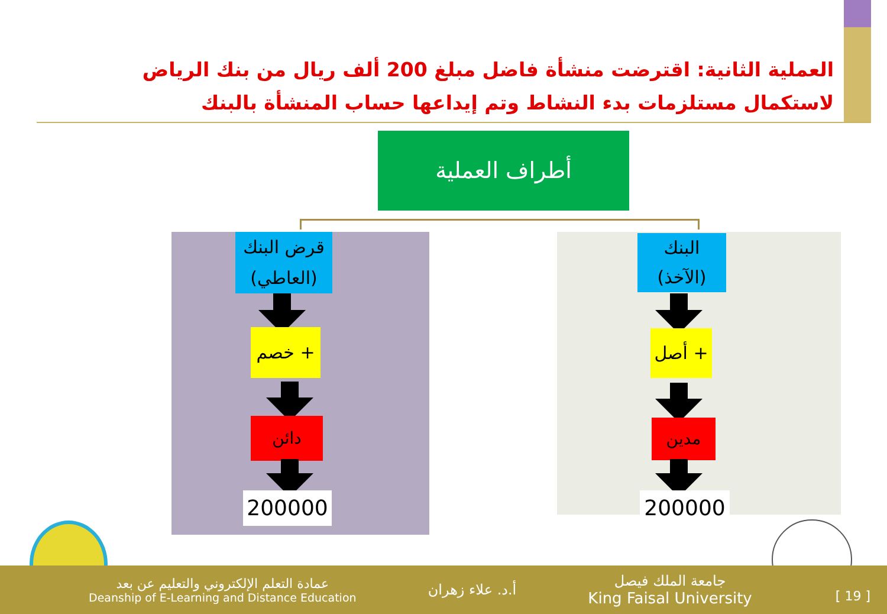العملية الثانية: اقترضت منشأة فاضل مبلغ 200 ألف ريال من بنك الرياض لاستكمال مستلزمات بدء النشاط وتم إيداعها حساب المنشأة بالبنك
أطراف العملية
قرض البنك (العاطي)
+ خصم
دائن
200000
البنك (الآخذ)
+ أصل
مدين
200000
عمادة التعلم الإلكتروني والتعليم عن بعد
Deanship of E-Learning and Distance Education
أ.د. علاء زهران
جامعة الملك فيصل
King Faisal University
[ 19 ]